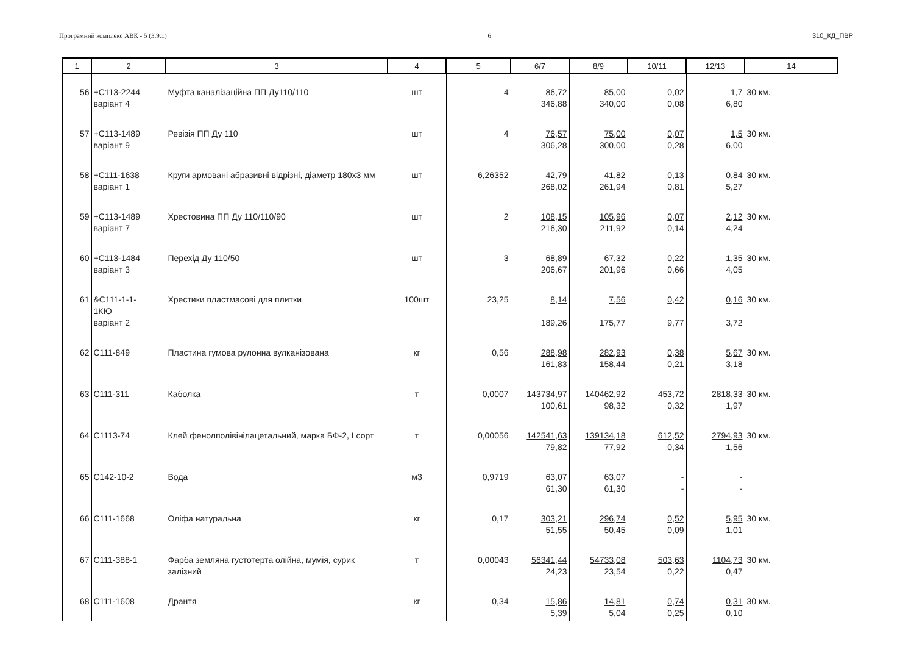Програмний комплекс АВК - 5 (3.9.1) 6 310_КД_ПВР
| 1 | 2 | 3 | 4 | 5 | 6/7 | 8/9 | 10/11 | 12/13 | 14 |
| --- | --- | --- | --- | --- | --- | --- | --- | --- | --- |
| 56 | +С113-2244 варіант 4 | Муфта каналізаційна ПП Ду110/110 | шт | 4 | 86,72 346,88 | 85,00 340,00 | 0,02 0,08 | 1,7 6,80 | 30 км. |
| 57 | +С113-1489 варіант 9 | Ревізія ПП Ду 110 | шт | 4 | 76,57 306,28 | 75,00 300,00 | 0,07 0,28 | 1,5 6,00 | 30 км. |
| 58 | +С111-1638 варіант 1 | Круги армовані абразивні відрізні, діаметр 180х3 мм | шт | 6,26352 | 42,79 268,02 | 41,82 261,94 | 0,13 0,81 | 0,84 5,27 | 30 км. |
| 59 | +С113-1489 варіант 7 | Хрестовина ПП Ду 110/110/90 | шт | 2 | 108,15 216,30 | 105,96 211,92 | 0,07 0,14 | 2,12 4,24 | 30 км. |
| 60 | +С113-1484 варіант 3 | Перехід Ду 110/50 | шт | 3 | 68,89 206,67 | 67,32 201,96 | 0,22 0,66 | 1,35 4,05 | 30 км. |
| 61 | &С111-1-1- 1КЮ варіант 2 | Хрестики пластмасові для плитки | 100шт | 23,25 | 8,14 189,26 | 7,56 175,77 | 0,42 9,77 | 0,16 3,72 | 30 км. |
| 62 | С111-849 | Пластина гумова рулонна вулканізована | кг | 0,56 | 288,98 161,83 | 282,93 158,44 | 0,38 0,21 | 5,67 3,18 | 30 км. |
| 63 | С111-311 | Каболка | т | 0,0007 | 143734,97 100,61 | 140462,92 98,32 | 453,72 0,32 | 2818,33 1,97 | 30 км. |
| 64 | С1113-74 | Клей фенолполівінілацетальний, марка БФ-2, І сорт | т | 0,00056 | 142541,63 79,82 | 139134,18 77,92 | 612,52 0,34 | 2794,93 1,56 | 30 км. |
| 65 | С142-10-2 | Вода | м3 | 0,9719 | 63,07 61,30 | 63,07 61,30 | - - | - - | |
| 66 | С111-1668 | Оліфа натуральна | кг | 0,17 | 303,21 51,55 | 296,74 50,45 | 0,52 0,09 | 5,95 1,01 | 30 км. |
| 67 | С111-388-1 | Фарба земляна густотерта олійна, мумія, сурик залізний | т | 0,00043 | 56341,44 24,23 | 54733,08 23,54 | 503,63 0,22 | 1104,73 0,47 | 30 км. |
| 68 | С111-1608 | Дрантя | кг | 0,34 | 15,86 5,39 | 14,81 5,04 | 0,74 0,25 | 0,31 0,10 | 30 км. |